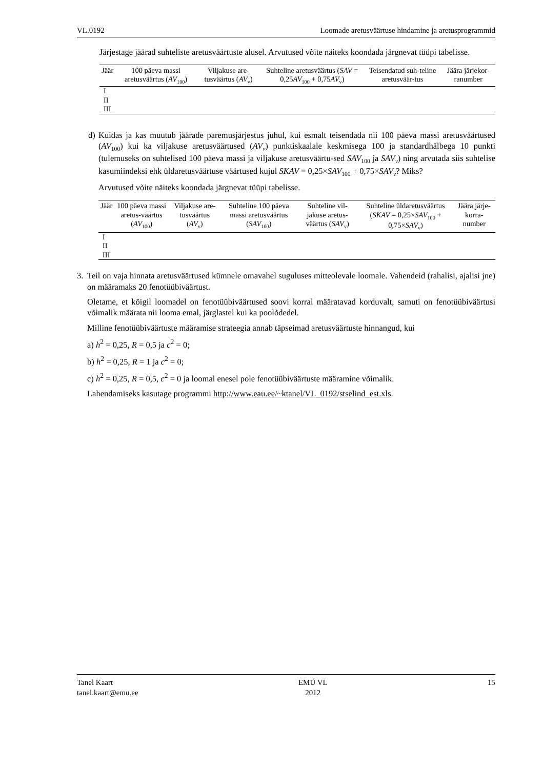VL.0192 Loomade aretusväärtuse hindamine ja aretusprogrammid
Järjestage jäärad suhteliste aretusväärtuste alusel. Arvutused võite näiteks koondada järgnevat tüüpi tabelisse.
| Jäär | 100 päeva massi aretusväärtus ( AV<sub>100</sub>) | Viljakuse are-tusväärtus ( AV<sub>v</sub>) | Suhteline aretusväärtus ( SAV = 0,25 AV<sub>100</sub> + 0,75 AV<sub>v</sub>) | Teisendatud suh-teline aretusväär-tus | Jäära järjekor-ranumber |
| --- | --- | --- | --- | --- | --- |
| I | | | | | |
| II | | | | | |
| III | | | | | |
d) Kuidas ja kas muutub jäärade paremusjärjestus juhul, kui esmalt teisendada nii 100 päeva massi aretusväärtused (AV<sub>100</sub>) kui ka viljakuse aretusväärtused (AV<sub>v</sub>) punktiskaalale keskmisega 100 ja standardhälbega 10 punkti (tulemuseks on suhtelised 100 päeva massi ja viljakuse aretusväärtu-sed SAV<sub>100</sub> ja SAV<sub>v</sub>) ning arvutada siis suhtelise kasumiindeksi ehk üldaretusväärtuse väärtused kujul SKAV = 0,25×SAV<sub>100</sub> + 0,75×SAV<sub>v</sub>? Miks?
Arvutused võite näiteks koondada järgnevat tüüpi tabelisse.
| Jäär | 100 päeva massi aretus-väärtus ( AV<sub>100</sub>) | Viljakuse are-tusväärtus ( AV<sub>v</sub>) | Suhteline 100 päeva massi aretusväärtus ( SAV<sub>100</sub>) | Suhteline vil-jakuse aretus-väärtus ( SAV<sub>v</sub>) | Suhteline üldaretusväärtus ( SKAV = 0,25× SAV<sub>100</sub> + 0,75× SAV<sub>v</sub>) | Jäära järje-korra-number |
| --- | --- | --- | --- | --- | --- | --- |
| I | | | | | | |
| II | | | | | | |
| III | | | | | | |
3. Teil on vaja hinnata aretusväärtused kümnele omavahel suguluses mitteolevale loomale. Vahendeid (rahalisi, ajalisi jne) on määramaks 20 fenotüübiväärtust.
Oletame, et kõigil loomadel on fenotüübiväärtused soovi korral määratavad korduvalt, samuti on fenotüübiväärtusi võimalik määrata nii looma emal, järglastel kui ka poolõdedel.
Milline fenotüübiväärtuste määramise strateegia annab täpseimad aretusväärtuste hinnangud, kui
a) h<sup>2</sup> = 0,25, R = 0,5 ja c<sup>2</sup> = 0;
b) h<sup>2</sup> = 0,25, R = 1 ja c<sup>2</sup> = 0;
c) h<sup>2</sup> = 0,25, R = 0,5, c<sup>2</sup> = 0 ja loomal enesel pole fenotüübiväärtuste määramine võimalik.
Lahendamiseks kasutage programmi http://www.eau.ee/~ktanel/VL_0192/stselind_est.xls.
Tanel Kaart
tanel.kaart@emu.ee EMÜ VL
2012 15